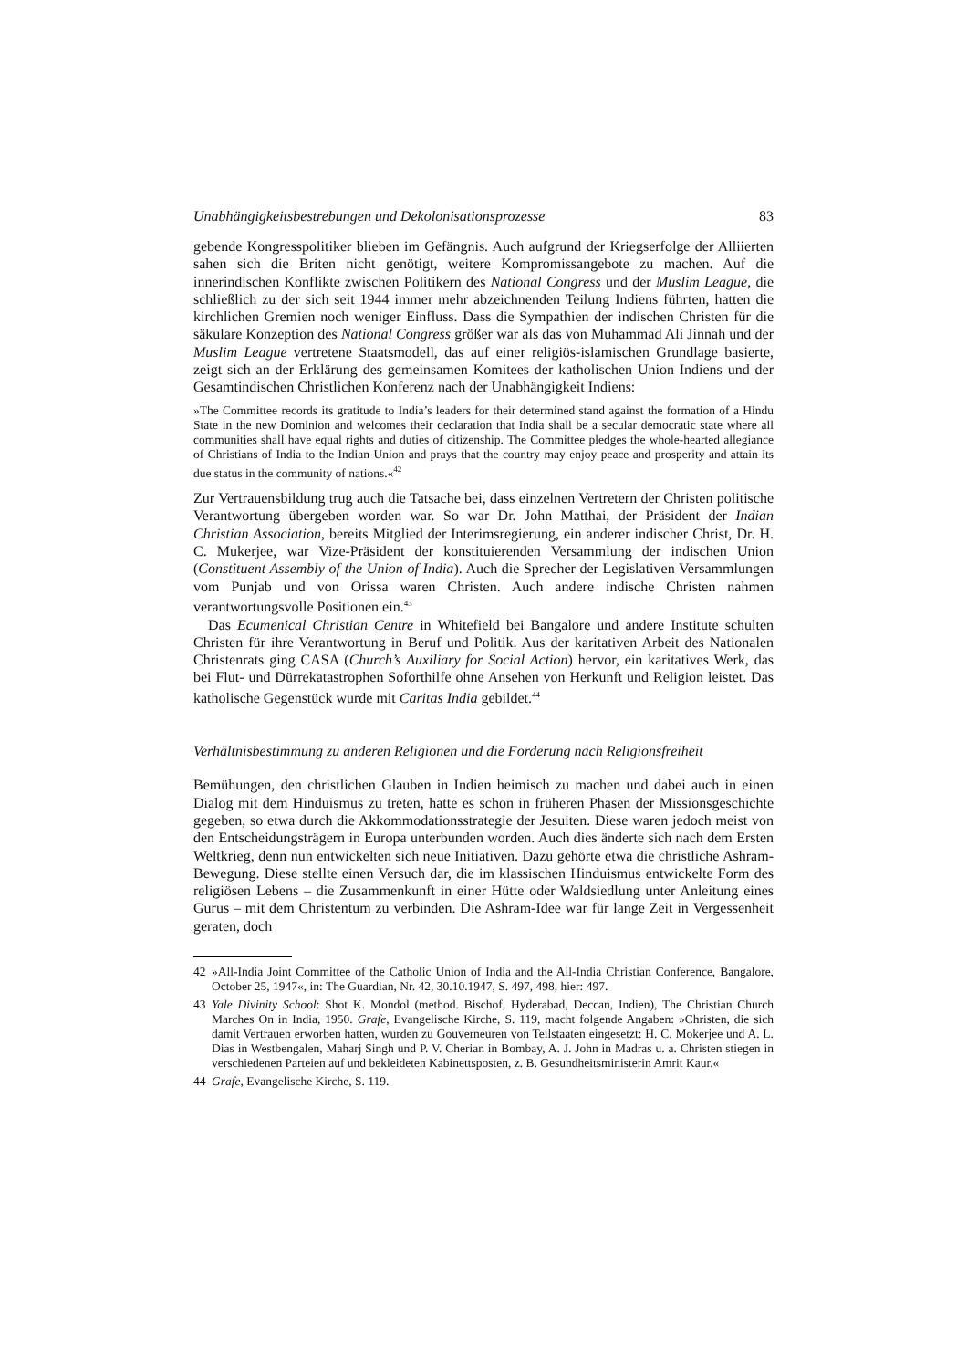Unabhängigkeitsbestrebungen und Dekolonisationsprozesse 83
gebende Kongresspolitiker blieben im Gefängnis. Auch aufgrund der Kriegserfolge der Alliierten sahen sich die Briten nicht genötigt, weitere Kompromissangebote zu machen. Auf die innerindischen Konflikte zwischen Politikern des National Congress und der Muslim League, die schließlich zu der sich seit 1944 immer mehr abzeichnenden Teilung Indiens führten, hatten die kirchlichen Gremien noch weniger Einfluss. Dass die Sympathien der indischen Christen für die säkulare Konzeption des National Congress größer war als das von Muhammad Ali Jinnah und der Muslim League vertretene Staatsmodell, das auf einer religiös-islamischen Grundlage basierte, zeigt sich an der Erklärung des gemeinsamen Komitees der katholischen Union Indiens und der Gesamtindischen Christlichen Konferenz nach der Unabhängigkeit Indiens:
»The Committee records its gratitude to India’s leaders for their determined stand against the formation of a Hindu State in the new Dominion and welcomes their declaration that India shall be a secular democratic state where all communities shall have equal rights and duties of citizenship. The Committee pledges the whole-hearted allegiance of Christians of India to the Indian Union and prays that the country may enjoy peace and prosperity and attain its due status in the community of nations.«<sup>42</sup>
Zur Vertrauensbildung trug auch die Tatsache bei, dass einzelnen Vertretern der Christen politische Verantwortung übergeben worden war. So war Dr. John Matthai, der Präsident der Indian Christian Association, bereits Mitglied der Interimsregierung, ein anderer indischer Christ, Dr. H. C. Mukerjee, war Vize-Präsident der konstituierenden Versammlung der indischen Union (Constituent Assembly of the Union of India). Auch die Sprecher der Legislativen Versammlungen vom Punjab und von Orissa waren Christen. Auch andere indische Christen nahmen verantwortungsvolle Positionen ein.<sup>43</sup>
Das Ecumenical Christian Centre in Whitefield bei Bangalore und andere Institute schulten Christen für ihre Verantwortung in Beruf und Politik. Aus der karitativen Arbeit des Nationalen Christenrats ging CASA (Church’s Auxiliary for Social Action) hervor, ein karitatives Werk, das bei Flut- und Dürrekatastrophen Soforthilfe ohne Ansehen von Herkunft und Religion leistet. Das katholische Gegenstück wurde mit Caritas India gebildet.<sup>44</sup>
Verhältnisbestimmung zu anderen Religionen und die Forderung nach Religionsfreiheit
Bemühungen, den christlichen Glauben in Indien heimisch zu machen und dabei auch in einen Dialog mit dem Hinduismus zu treten, hatte es schon in früheren Phasen der Missionsgeschichte gegeben, so etwa durch die Akkommodationsstrategie der Jesuiten. Diese waren jedoch meist von den Entscheidungsträgern in Europa unterbunden worden. Auch dies änderte sich nach dem Ersten Weltkrieg, denn nun entwickelten sich neue Initiativen. Dazu gehörte etwa die christliche Ashram-Bewegung. Diese stellte einen Versuch dar, die im klassischen Hinduismus entwickelte Form des religiösen Lebens – die Zusammenkunft in einer Hütte oder Waldsiedlung unter Anleitung eines Gurus – mit dem Christentum zu verbinden. Die Ashram-Idee war für lange Zeit in Vergessenheit geraten, doch
42 »All-India Joint Committee of the Catholic Union of India and the All-India Christian Conference, Bangalore, October 25, 1947«, in: The Guardian, Nr. 42, 30.10.1947, S. 497, 498, hier: 497.
43 Yale Divinity School: Shot K. Mondol (method. Bischof, Hyderabad, Deccan, Indien), The Christian Church Marches On in India, 1950. Grafe, Evangelische Kirche, S. 119, macht folgende Angaben: »Christen, die sich damit Vertrauen erworben hatten, wurden zu Gouverneuren von Teilstaaten eingesetzt: H. C. Mokerjee und A. L. Dias in Westbengalen, Maharj Singh und P. V. Cherian in Bombay, A. J. John in Madras u. a. Christen stiegen in verschiedenen Parteien auf und bekleideten Kabinettsposten, z. B. Gesundheitsministerin Amrit Kaur.«
44 Grafe, Evangelische Kirche, S. 119.